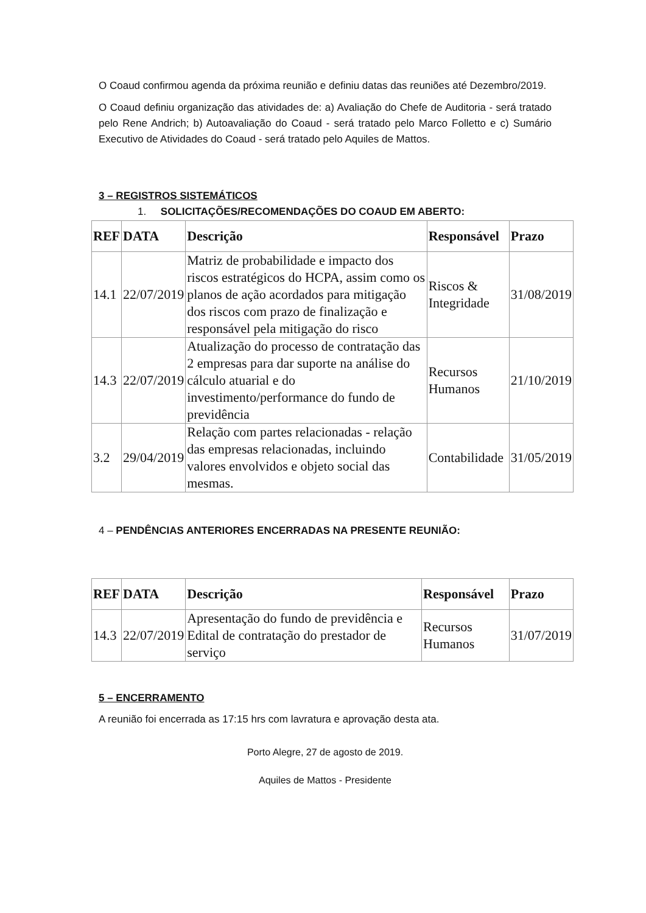O Coaud confirmou agenda da próxima reunião e definiu datas das reuniões até Dezembro/2019.
O Coaud definiu organização das atividades de: a) Avaliação do Chefe de Auditoria - será tratado pelo Rene Andrich; b) Autoavaliação do Coaud - será tratado pelo Marco Folletto e c) Sumário Executivo de Atividades do Coaud - será tratado pelo Aquiles de Mattos.
3 – REGISTROS SISTEMÁTICOS
1. SOLICITAÇÕES/RECOMENDAÇÕES DO COAUD EM ABERTO:
| REF | DATA | Descrição | Responsável | Prazo |
| --- | --- | --- | --- | --- |
| 14.1 | 22/07/2019 | Matriz de probabilidade e impacto dos riscos estratégicos do HCPA, assim como os planos de ação acordados para mitigação dos riscos com prazo de finalização e responsável pela mitigação do risco | Riscos & Integridade | 31/08/2019 |
| 14.3 | 22/07/2019 | Atualização do processo de contratação das 2 empresas para dar suporte na análise do cálculo atuarial e do investimento/performance do fundo de previdência | Recursos Humanos | 21/10/2019 |
| 3.2 | 29/04/2019 | Relação com partes relacionadas - relação das empresas relacionadas, incluindo valores envolvidos e objeto social das mesmas. | Contabilidade | 31/05/2019 |
4 – PENDÊNCIAS ANTERIORES ENCERRADAS NA PRESENTE REUNIÃO:
| REF | DATA | Descrição | Responsável | Prazo |
| --- | --- | --- | --- | --- |
| 14.3 | 22/07/2019 | Apresentação do fundo de previdência e Edital de contratação do prestador de serviço | Recursos Humanos | 31/07/2019 |
5 – ENCERRAMENTO
A reunião foi encerrada as 17:15 hrs com lavratura e aprovação desta ata.
Porto Alegre, 27 de agosto de 2019.
Aquiles de Mattos - Presidente